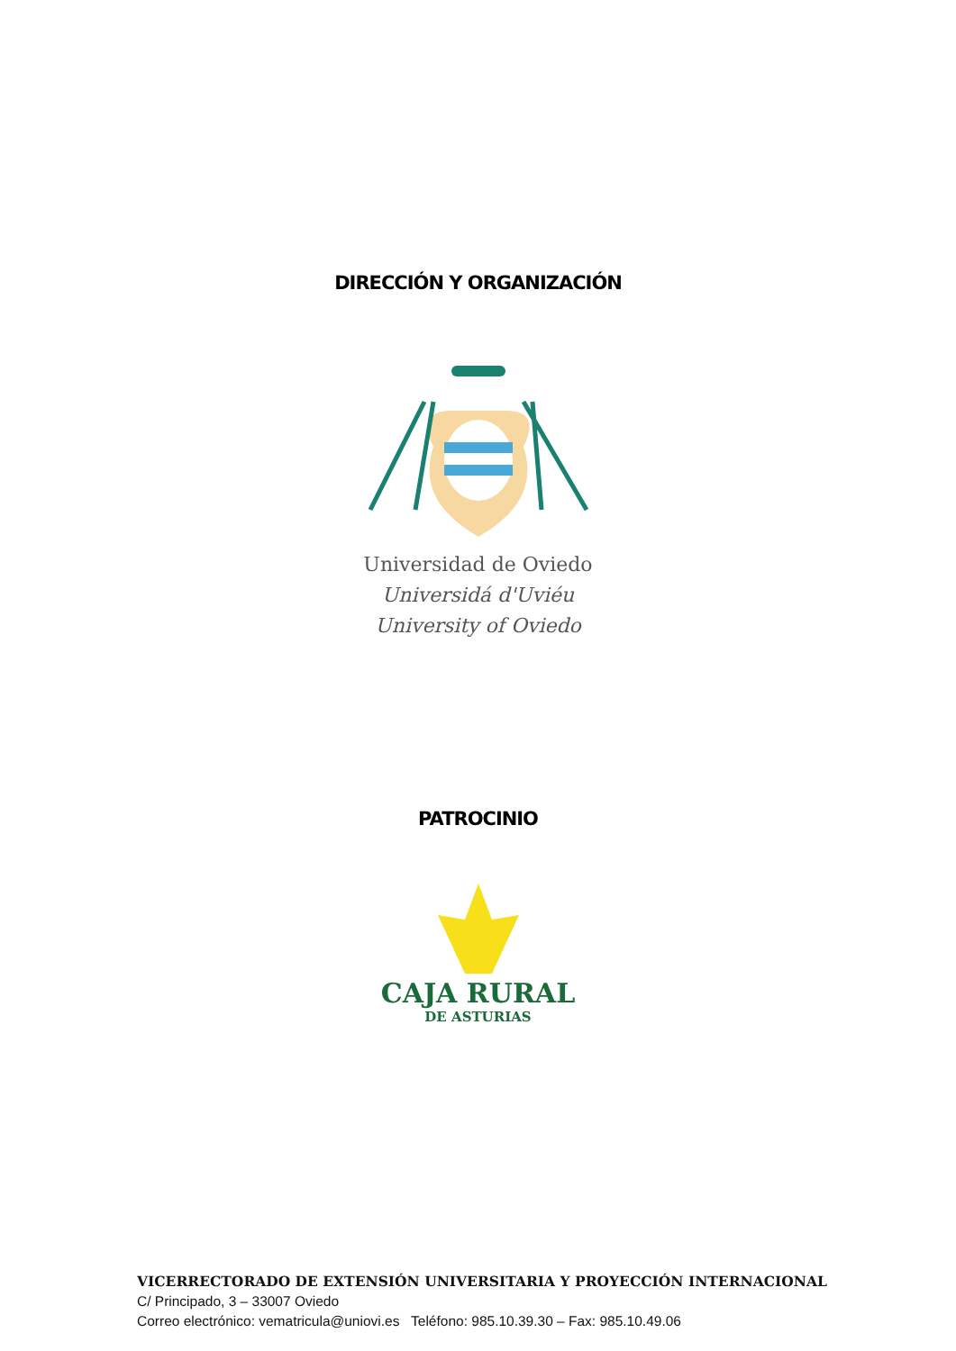DIRECCIÓN Y ORGANIZACIÓN
Universidad de Oviedo
Universidá d'Uviéu
University of Oviedo
PATROCINIO
CAJA RURAL
DE ASTURIAS
VICERRECTORADO DE EXTENSIÓN UNIVERSITARIA Y PROYECCIÓN INTERNACIONAL
C/ Principado, 3 – 33007 Oviedo
Correo electrónico: vematricula@uniovi.es Teléfono: 985.10.39.30 – Fax: 985.10.49.06